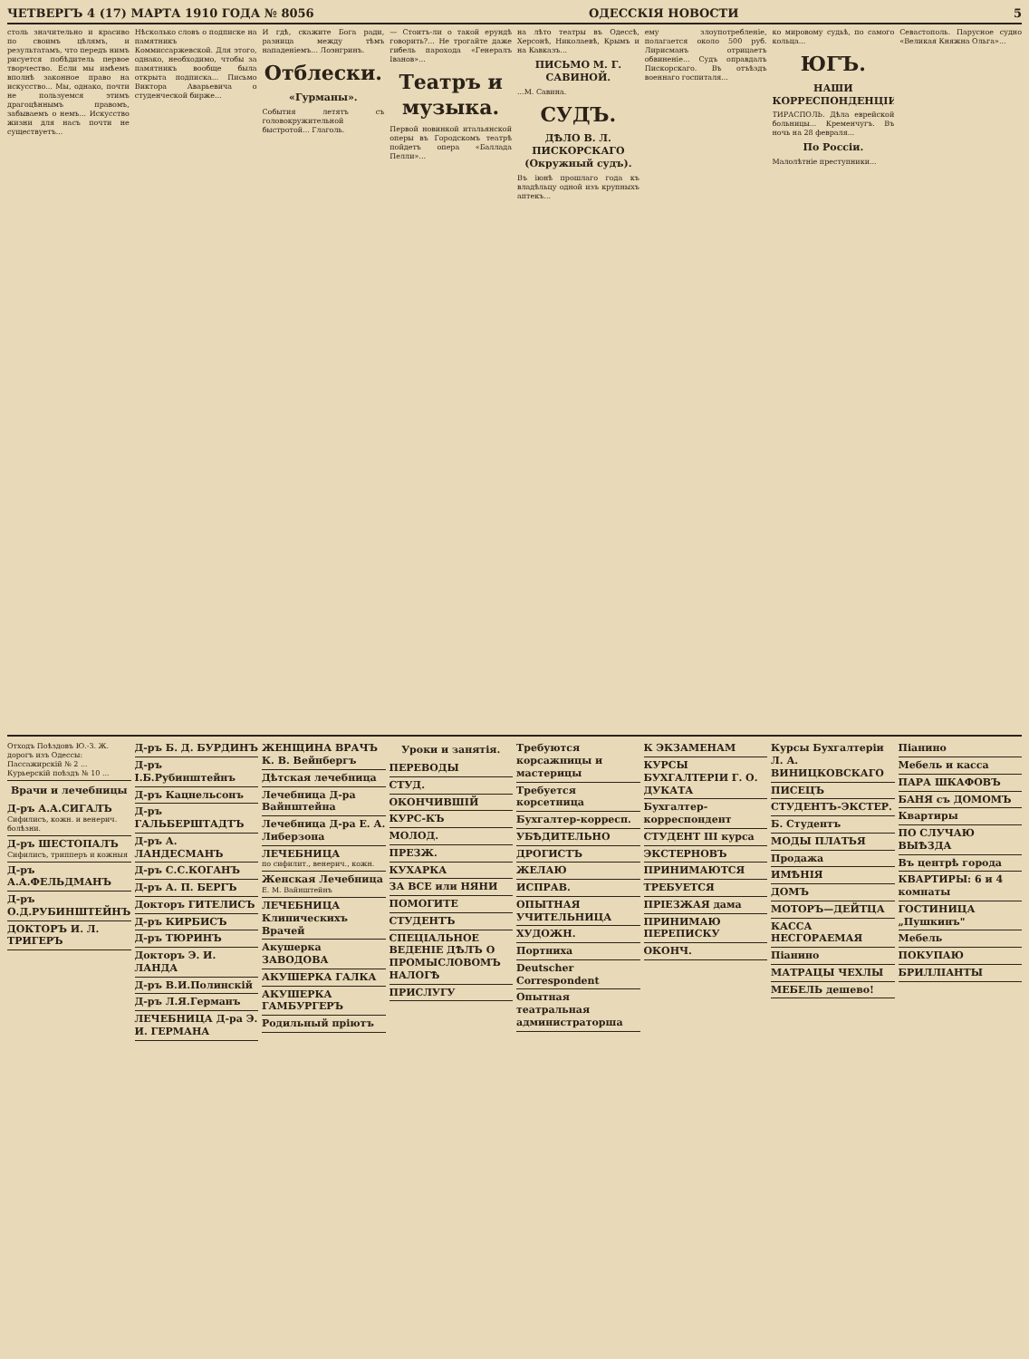ЧЕТВЕРГЪ 4 (17) МАРТА 1910 ГОДА № 8056 ОДЕССКІЯ НОВОСТИ 5
столь значительно и красиво по своимъ цѣлямъ, и результатамъ, что передъ нимъ рисуется побѣдитель первое творчество. Если мы имѣемъ вполнѣ законное право на искусство... Мы, однако, почти не пользуемся этимъ драгоцѣннымъ правомъ, забываемъ о немъ... Искусство жизни для насъ почти не существуетъ...
Нѣсколько словъ о подписке на памятникъ Коммиссаржевской. Для этого, однако, необходимо, чтобы за памятникъ вообще была открыта подписка... Письмо Виктора Аварьевича о студенческой бирже...
И гдѣ, скажите Бога ради, разница между тѣмъ нападеніемъ... Лоэнгринъ.
Отблески.
«Гурманы».
События летятъ съ головокружительной быстротой... Глаголь.
— Стоитъ-ли о такой ерундѣ говорить?... Не трогайте даже гибель парохода «Генералъ Іванов»...
Театръ и музыка.
Первой новинкой итальянской оперы въ Городскомъ театрѣ пойдетъ опера «Баллада Пелли»...
на лѣто театры въ Одессѣ, Херсонѣ, Николаевѣ, Крымъ и на Кавказъ...
ПИСЬМО М. Г. САВИНОЙ.
...М. Савина.
СУДЪ.
ДѢЛО В. Л. ПИСКОРСКАГО (Окружный судъ).
Въ іюнѣ прошлаго года къ владѣльцу одной изъ крупныхъ аптекъ...
ему злоупотребленіе, полагается около 500 руб. Лирисманъ отрицаетъ обвиненіе... Судъ оправдалъ Пискорскаго. Въ отъѣздъ военнаго госпиталя...
ко мировому судьѣ, по самого кольца...
ЮГЪ.
НАШИ КОРРЕСПОНДЕНЦІИ.
ТИРАСПОЛЬ. Дѣла еврейской больницы... Кременчугъ. Въ ночь на 28 февраля...
По Россіи.
Малолѣтніе преступники...
Севастополь. Парусное судно «Великая Княжна Ольга»...
Отходъ Поѣздовъ Ю.-З. Ж. дорогъ изъ Одессы: Пассажирскій № 2 ... Курьерскій поѣздъ № 10 ...
Врачи и лечебницы
Д-ръ А.А.СИГАЛЪ
Сифилисъ, кожн. и венерич. болѣзни.
Д-ръ ШЕСТОПАЛЪ
Сифилисъ, трипперъ и кожныя
Д-ръ А.А.ФЕЛЬДМАНЪ
Д-ръ О.Д.РУБИНШТЕЙНЪ
ДОКТОРЪ И. Л. ТРИГЕРЪ
Д-ръ Б. Д. БУРДИНЪ
Д-ръ І.Б.Рубинштейнъ
Д-ръ Кацнельсонъ
Д-ръ ГАЛЬБЕРШТАДТЪ
Д-ръ А. ЛАНДЕСМАНЪ
Д-ръ С.С.КОГАНЪ
Д-ръ А. П. БЕРГЪ
Докторъ ГИТЕЛИСЪ
Д-ръ КИРБИСЪ
Д-ръ ТЮРИНЪ
Докторъ Э. И. ЛАНДА
Д-ръ В.И.Полинскій
Д-ръ Л.Я.Германъ
ЛЕЧЕБНИЦА Д-ра Э. И. ГЕРМАНА
ЖЕНЩИНА ВРАЧЪ К. В. Вейнбергъ
Дѣтская лечебница
Лечебница Д-ра Вайнштейна
Лечебница Д-ра Е. А. Либерзона
ЛЕЧЕБНИЦА
по сифилит., венерич., кожн.
Женская Лечебница
Е. М. Вайнштейнъ
ЛЕЧЕБНИЦА Клиническихъ Врачей
Акушерка ЗАВОДОВА
АКУШЕРКА ГАЛКА
АКУШЕРКА ГАМБУРГЕРЪ
Родильный пріютъ
Уроки и занятія.
ПЕРЕВОДЫ
СТУД.
ОКОНЧИВШІЙ
КУРС-КЪ
МОЛОД.
ПРЕЗЖ.
КУХАРКА
ЗА ВСЕ или НЯНИ
ПОМОГИТЕ
СТУДЕНТЪ
СПЕЦІАЛЬНОЕ ВЕДЕНІЕ ДѢЛЪ О ПРОМЫСЛОВОМЪ НАЛОГѢ
ПРИСЛУГУ
Требуются корсажницы и мастерицы
Требуется корсетница
Бухгалтер-корресп.
УБѢДИТЕЛЬНО
ДРОГИСТЪ
ЖЕЛАЮ
ИСПРАВ.
ОПЫТНАЯ УЧИТЕЛЬНИЦА
ХУДОЖН.
Портниха
Deutscher Correspondent
Опытная театральная администраторша
К ЭКЗАМЕНАМ
КУРСЫ БУХГАЛТЕРІИ Г. О. ДУКАТА
Бухгалтер-корреспондент
СТУДЕНТ III курса
ЭКСТЕРНОВЪ
ПРИНИМАЮТСЯ
ТРЕБУЕТСЯ
ПРІЕЗЖАЯ дама
ПРИНИМАЮ ПЕРЕПИСКУ
ОКОНЧ.
Курсы Бухгалтеріи Л. А. ВИНИЦКОВСКАГО
ПИСЕЦЪ
СТУДЕНТЪ-ЭКСТЕР.
Б. Студентъ
МОДЫ ПЛАТЬЯ
Продажа
ИМѢНІЯ
ДОМЪ
МОТОРЪ—ДЕЙТЦА
КАССА НЕСГОРАЕМАЯ
Піанино
МАТРАЦЫ ЧЕХЛЫ
МЕБЕЛЬ дешево!
Піанино
Мебель и касса
ПАРА ШКАФОВЪ
БАНЯ съ ДОМОМЪ
Квартиры
ПО СЛУЧАЮ ВЫѢЗДА
Въ центрѣ города
КВАРТИРЫ: 6 и 4 комнаты
ГОСТИНИЦА „Пушкинъ"
Мебель
ПОКУПАЮ
БРИЛЛІАНТЫ